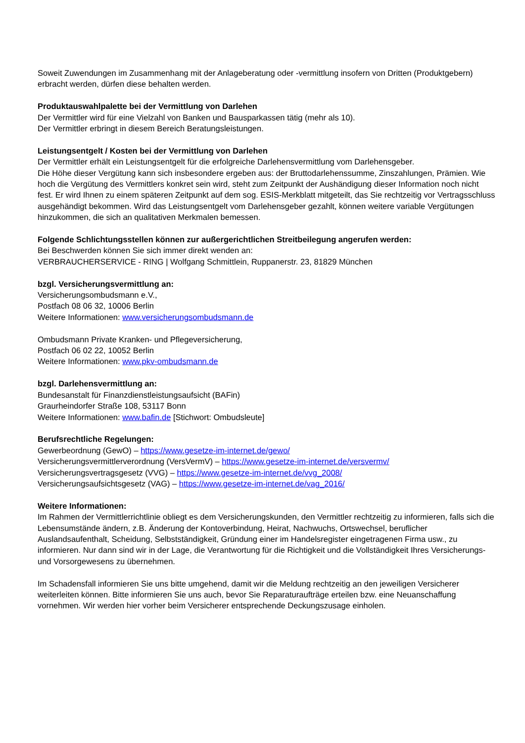Soweit Zuwendungen im Zusammenhang mit der Anlageberatung oder -vermittlung insofern von Dritten (Produktgebern) erbracht werden, dürfen diese behalten werden.
Produktauswahlpalette bei der Vermittlung von Darlehen
Der Vermittler wird für eine Vielzahl von Banken und Bausparkassen tätig (mehr als 10).
Der Vermittler erbringt in diesem Bereich Beratungsleistungen.
Leistungsentgelt / Kosten bei der Vermittlung von Darlehen
Der Vermittler erhält ein Leistungsentgelt für die erfolgreiche Darlehensvermittlung vom Darlehensgeber.
Die Höhe dieser Vergütung kann sich insbesondere ergeben aus: der Bruttodarlehenssumme, Zinszahlungen, Prämien. Wie hoch die Vergütung des Vermittlers konkret sein wird, steht zum Zeitpunkt der Aushändigung dieser Information noch nicht fest. Er wird Ihnen zu einem späteren Zeitpunkt auf dem sog. ESIS-Merkblatt mitgeteilt, das Sie rechtzeitig vor Vertragsschluss ausgehändigt bekommen. Wird das Leistungsentgelt vom Darlehensgeber gezahlt, können weitere variable Vergütungen hinzukommen, die sich an qualitativen Merkmalen bemessen.
Folgende Schlichtungsstellen können zur außergerichtlichen Streitbeilegung angerufen werden:
Bei Beschwerden können Sie sich immer direkt wenden an:
VERBRAUCHERSERVICE - RING | Wolfgang Schmittlein, Ruppanerstr. 23, 81829 München
bzgl. Versicherungsvermittlung an:
Versicherungsombudsmann e.V.,
Postfach 08 06 32, 10006 Berlin
Weitere Informationen: www.versicherungsombudsmann.de
Ombudsmann Private Kranken- und Pflegeversicherung,
Postfach 06 02 22, 10052 Berlin
Weitere Informationen: www.pkv-ombudsmann.de
bzgl. Darlehensvermittlung an:
Bundesanstalt für Finanzdienstleistungsaufsicht (BAFin)
Graurheindorfer Straße 108, 53117 Bonn
Weitere Informationen: www.bafin.de [Stichwort: Ombudsleute]
Berufsrechtliche Regelungen:
Gewerbeordnung (GewO) – https://www.gesetze-im-internet.de/gewo/
Versicherungsvermittlerverordnung (VersVermV) – https://www.gesetze-im-internet.de/versvermv/
Versicherungsvertragsgesetz (VVG) – https://www.gesetze-im-internet.de/vvg_2008/
Versicherungsaufsichtsgesetz (VAG) – https://www.gesetze-im-internet.de/vag_2016/
Weitere Informationen:
Im Rahmen der Vermittlerrichtlinie obliegt es dem Versicherungskunden, den Vermittler rechtzeitig zu informieren, falls sich die Lebensumstände ändern, z.B. Änderung der Kontoverbindung, Heirat, Nachwuchs, Ortswechsel, beruflicher Auslandsaufenthalt, Scheidung, Selbstständigkeit, Gründung einer im Handelsregister eingetragenen Firma usw., zu informieren. Nur dann sind wir in der Lage, die Verantwortung für die Richtigkeit und die Vollständigkeit Ihres Versicherungs- und Vorsorgewesens zu übernehmen.
Im Schadensfall informieren Sie uns bitte umgehend, damit wir die Meldung rechtzeitig an den jeweiligen Versicherer weiterleiten können. Bitte informieren Sie uns auch, bevor Sie Reparaturaufträge erteilen bzw. eine Neuanschaffung vornehmen. Wir werden hier vorher beim Versicherer entsprechende Deckungszusage einholen.